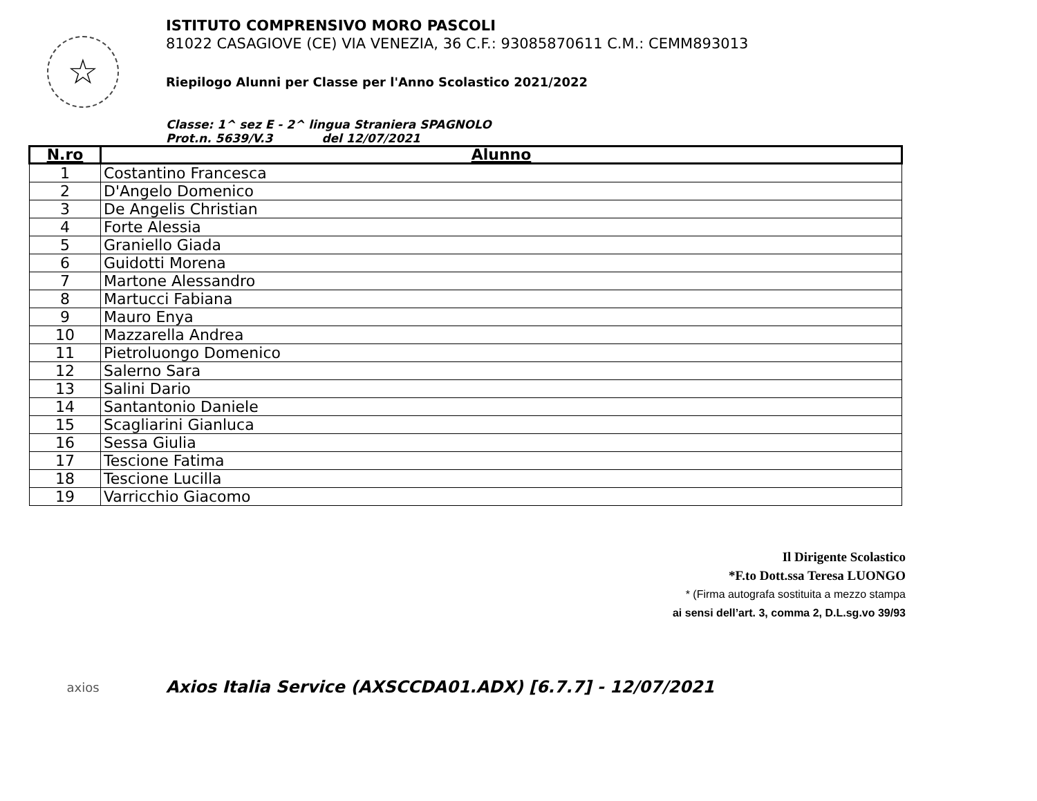☆
ISTITUTO COMPRENSIVO MORO PASCOLI
81022 CASAGIOVE (CE) VIA VENEZIA, 36 C.F.: 93085870611 C.M.: CEMM893013
Riepilogo Alunni per Classe per l'Anno Scolastico 2021/2022
Classe: 1^ sez E - 2^ lingua Straniera SPAGNOLO
Prot.n. 5639/V.3 del 12/07/2021
| N.ro | Alunno |
| --- | --- |
| 1 | Costantino Francesca |
| 2 | D'Angelo Domenico |
| 3 | De Angelis Christian |
| 4 | Forte Alessia |
| 5 | Graniello Giada |
| 6 | Guidotti Morena |
| 7 | Martone Alessandro |
| 8 | Martucci Fabiana |
| 9 | Mauro Enya |
| 10 | Mazzarella Andrea |
| 11 | Pietroluongo Domenico |
| 12 | Salerno Sara |
| 13 | Salini Dario |
| 14 | Santantonio Daniele |
| 15 | Scagliarini Gianluca |
| 16 | Sessa Giulia |
| 17 | Tescione Fatima |
| 18 | Tescione Lucilla |
| 19 | Varricchio Giacomo |
Il Dirigente Scolastico
*F.to Dott.ssa Teresa LUONGO
* (Firma autografa sostituita a mezzo stampa
ai sensi dell’art. 3, comma 2, D.L.sg.vo 39/93
axios
Axios Italia Service (AXSCCDA01.ADX) [6.7.7] - 12/07/2021